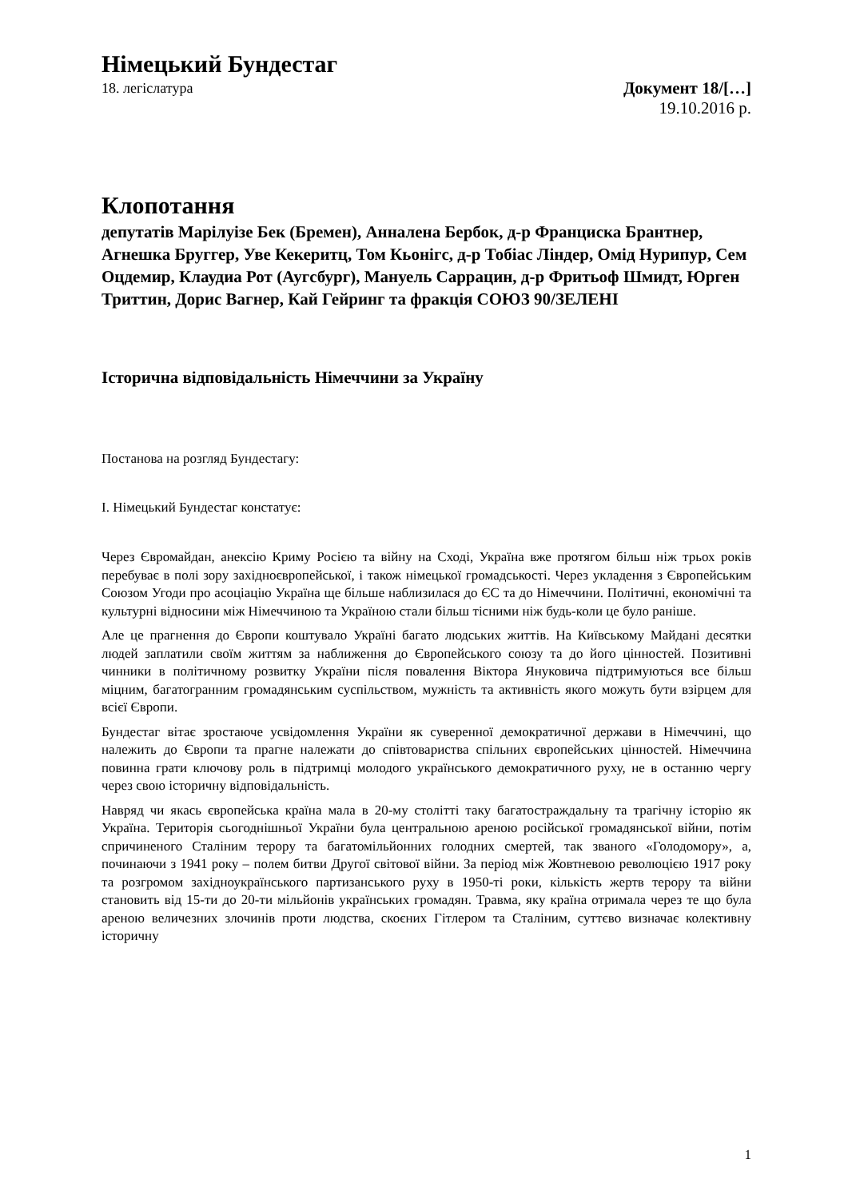Німецький Бундестаг
18. легіслатура Документ 18/[…]
19.10.2016 р.
Клопотання
депутатів Марілуізе Бек (Бремен), Анналена Бербок, д-р Франциска Брантнер, Агнешка Бруггер, Уве Кекеритц, Том Кьонігс, д-р Тобіас Ліндер, Омід Нурипур, Сем Оцдемир, Клаудиа Рот (Аугсбург), Мануель Саррацин, д-р Фритьоф Шмидт, Юрген Триттин, Дорис Вагнер, Кай Гейринг та фракція СОЮЗ 90/ЗЕЛЕНІ
Історична відповідальність Німеччини за Україну
Постанова на розгляд Бундестагу:
I. Німецький Бундестаг констатує:
Через Євромайдан, анексію Криму Росією та війну на Сході, Україна вже протягом більш ніж трьох років перебуває в полі зору західноєвропейської, і також німецької громадськості. Через укладення з Європейським Союзом Угоди про асоціацію Україна ще більше наблизилася до ЄС та до Німеччини. Політичні, економічні та культурні відносини між Німеччиною та Україною стали більш тісними ніж будь-коли це було раніше.
Але це прагнення до Європи коштувало Україні багато людських життів. На Київському Майдані десятки людей заплатили своїм життям за наближення до Європейського союзу та до його цінностей. Позитивні чинники в політичному розвитку України після повалення Віктора Януковича підтримуються все більш міцним, багатогранним громадянським суспільством, мужність та активність якого можуть бути взірцем для всієї Європи.
Бундестаг вітає зростаюче усвідомлення України як суверенної демократичної держави в Німеччині, що належить до Європи та прагне належати до співтовариства спільних європейських цінностей. Німеччина повинна грати ключову роль в підтримці молодого українського демократичного руху, не в останню чергу через свою історичну відповідальність.
Навряд чи якась європейська країна мала в 20-му столітті таку багатостраждальну та трагічну історію як Україна. Територія сьогоднішньої України була центральною ареною російської громадянської війни, потім спричиненого Сталіним терору та багатомільйонних голодних смертей, так званого «Голодомору», а, починаючи з 1941 року – полем битви Другої світової війни. За період між Жовтневою революцією 1917 року та розгромом західноукраїнського партизанського руху в 1950-ті роки, кількість жертв терору та війни становить від 15-ти до 20-ти мільйонів українських громадян. Травма, яку країна отримала через те що була ареною величезних злочинів проти людства, скоєних Гітлером та Сталіним, суттєво визначає колективну історичну
1